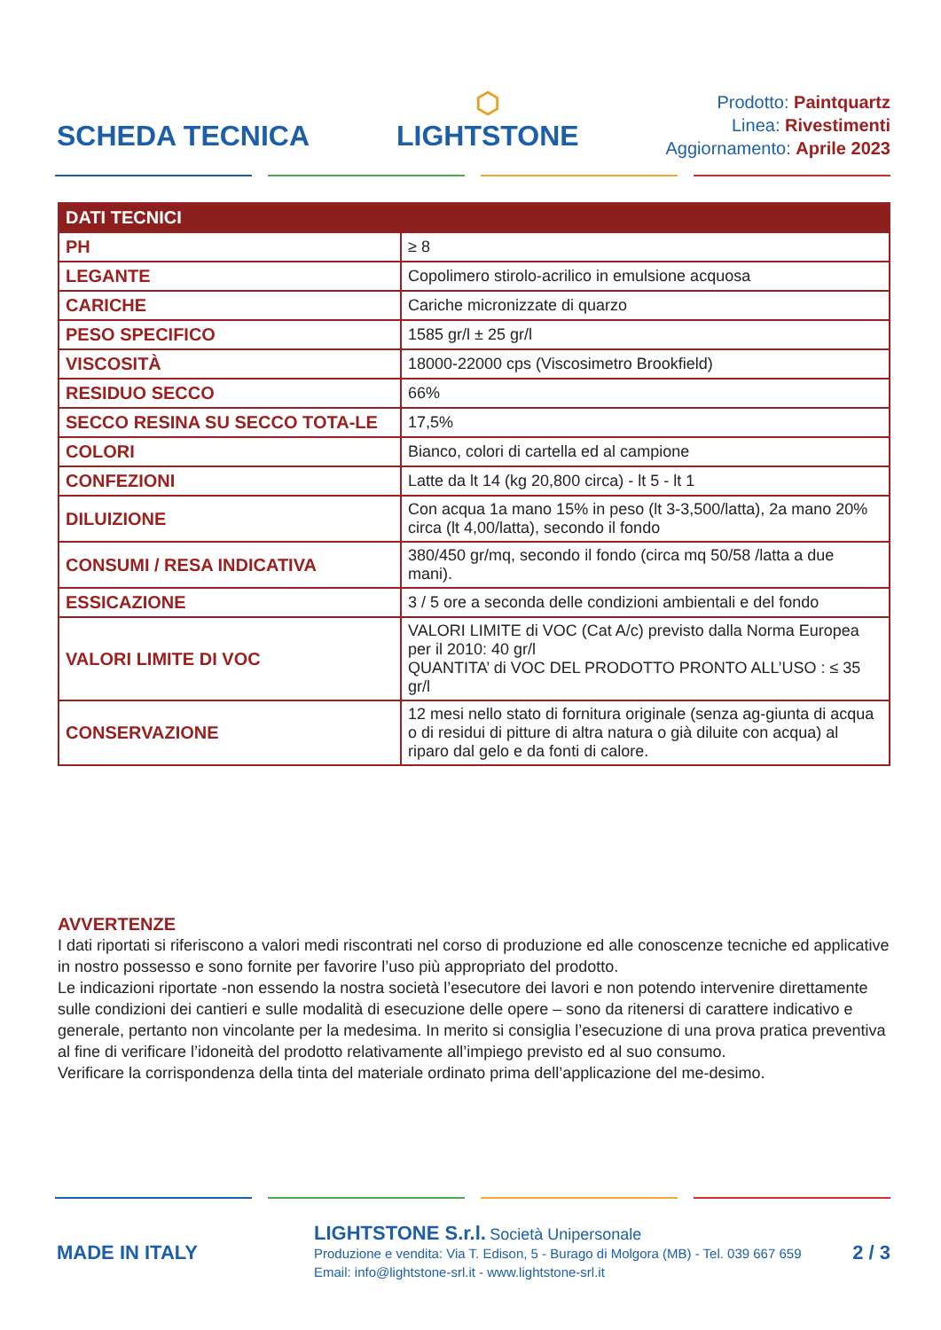SCHEDA TECNICA
⬡
LIGHTSTONE
Prodotto: Paintquartz
Linea: Rivestimenti
Aggiornamento: Aprile 2023
| DATI TECNICI | |
| --- | --- |
| PH | ≥ 8 |
| LEGANTE | Copolimero stirolo-acrilico in emulsione acquosa |
| CARICHE | Cariche micronizzate di quarzo |
| PESO SPECIFICO | 1585 gr/l ± 25 gr/l |
| VISCOSITÀ | 18000-22000 cps (Viscosimetro Brookfield) |
| RESIDUO SECCO | 66% |
| SECCO RESINA SU SECCO TOTA-LE | 17,5% |
| COLORI | Bianco, colori di cartella ed al campione |
| CONFEZIONI | Latte da lt 14 (kg 20,800 circa) - lt 5 - lt 1 |
| DILUIZIONE | Con acqua 1a mano 15% in peso (lt 3-3,500/latta), 2a mano 20% circa (lt 4,00/latta), secondo il fondo |
| CONSUMI / RESA INDICATIVA | 380/450 gr/mq, secondo il fondo (circa mq 50/58 /latta a due mani). |
| ESSICAZIONE | 3 / 5 ore a seconda delle condizioni ambientali e del fondo |
| VALORI LIMITE DI VOC | VALORI LIMITE di VOC (Cat A/c) previsto dalla Norma Europea per il 2010: 40 gr/l QUANTITA’ di VOC DEL PRODOTTO PRONTO ALL’USO : ≤ 35 gr/l |
| CONSERVAZIONE | 12 mesi nello stato di fornitura originale (senza ag-giunta di acqua o di residui di pitture di altra natura o già diluite con acqua) al riparo dal gelo e da fonti di calore. |
AVVERTENZE
I dati riportati si riferiscono a valori medi riscontrati nel corso di produzione ed alle conoscenze tecniche ed applicative in nostro possesso e sono fornite per favorire l’uso più appropriato del prodotto.
Le indicazioni riportate -non essendo la nostra società l’esecutore dei lavori e non potendo intervenire direttamente sulle condizioni dei cantieri e sulle modalità di esecuzione delle opere – sono da ritenersi di carattere indicativo e generale, pertanto non vincolante per la medesima. In merito si consiglia l’esecuzione di una prova pratica preventiva al fine di verificare l’idoneità del prodotto relativamente all’impiego previsto ed al suo consumo.
Verificare la corrispondenza della tinta del materiale ordinato prima dell’applicazione del me-desimo.
MADE IN ITALY
LIGHTSTONE S.r.l. Società Unipersonale
Produzione e vendita: Via T. Edison, 5 - Burago di Molgora (MB) - Tel. 039 667 659
Email: info@lightstone-srl.it - www.lightstone-srl.it
2 / 3